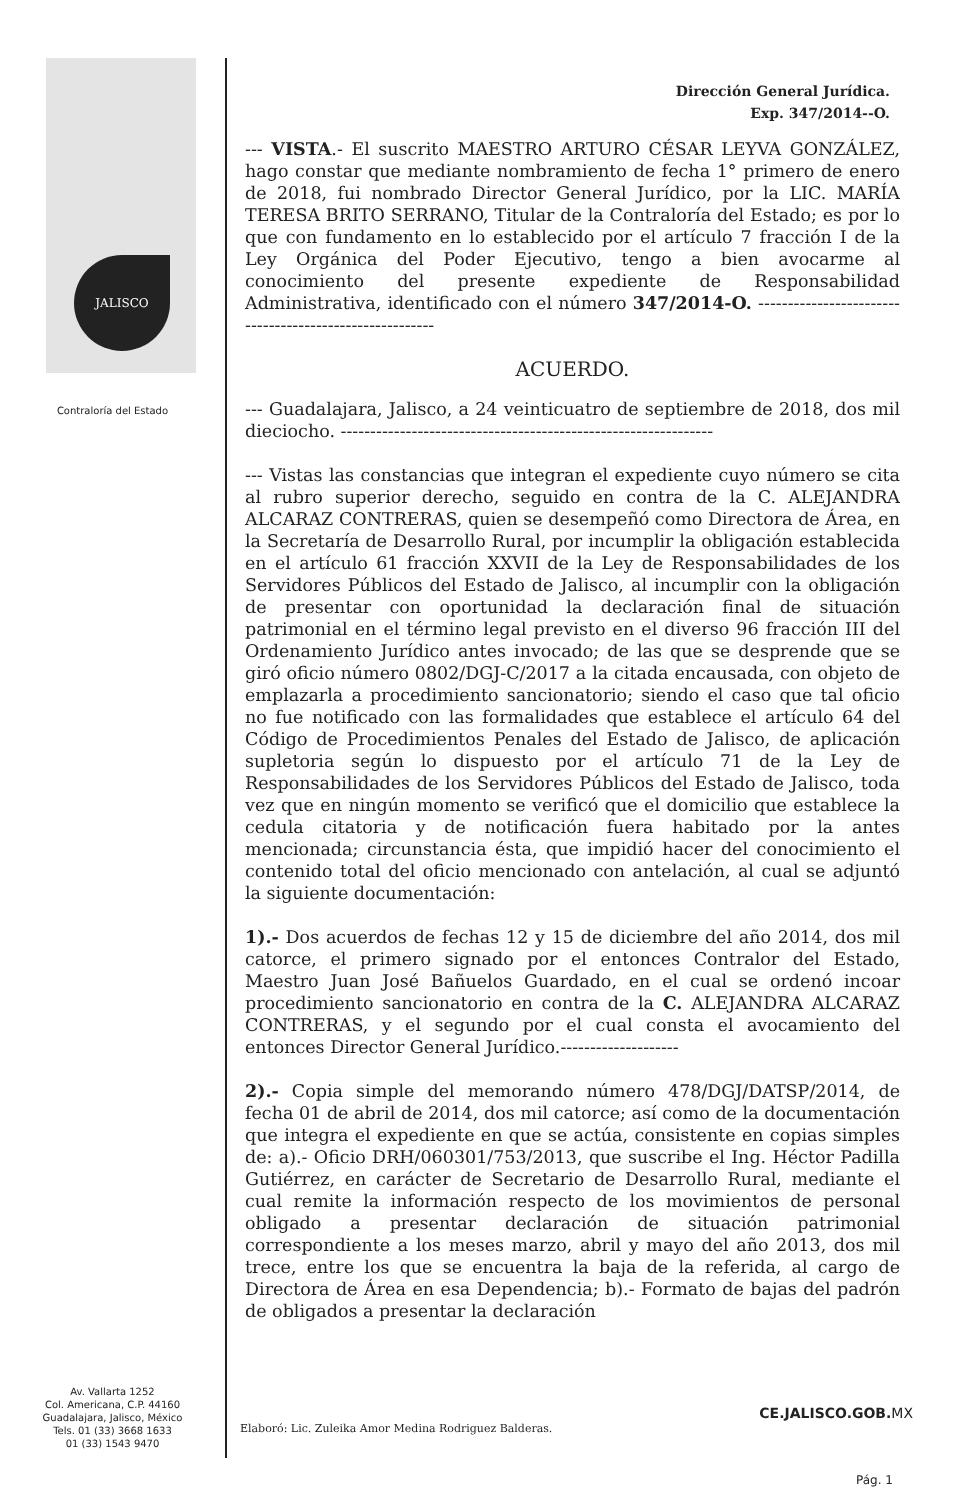JALISCO
Contraloría del Estado
Av. Vallarta 1252
Col. Americana, C.P. 44160
Guadalajara, Jalisco, México
Tels. 01 (33) 3668 1633
01 (33) 1543 9470
Dirección General Jurídica.
Exp. 347/2014--O.
--- VISTA.- El suscrito MAESTRO ARTURO CÉSAR LEYVA GONZÁLEZ, hago constar que mediante nombramiento de fecha 1° primero de enero de 2018, fui nombrado Director General Jurídico, por la LIC. MARÍA TERESA BRITO SERRANO, Titular de la Contraloría del Estado; es por lo que con fundamento en lo establecido por el artículo 7 fracción I de la Ley Orgánica del Poder Ejecutivo, tengo a bien avocarme al conocimiento del presente expediente de Responsabilidad Administrativa, identificado con el número 347/2014-O. --------------------------------------------------------
ACUERDO.
--- Guadalajara, Jalisco, a 24 veinticuatro de septiembre de 2018, dos mil dieciocho. ---------------------------------------------------------------
--- Vistas las constancias que integran el expediente cuyo número se cita al rubro superior derecho, seguido en contra de la C. ALEJANDRA ALCARAZ CONTRERAS, quien se desempeñó como Directora de Área, en la Secretaría de Desarrollo Rural, por incumplir la obligación establecida en el artículo 61 fracción XXVII de la Ley de Responsabilidades de los Servidores Públicos del Estado de Jalisco, al incumplir con la obligación de presentar con oportunidad la declaración final de situación patrimonial en el término legal previsto en el diverso 96 fracción III del Ordenamiento Jurídico antes invocado; de las que se desprende que se giró oficio número 0802/DGJ-C/2017 a la citada encausada, con objeto de emplazarla a procedimiento sancionatorio; siendo el caso que tal oficio no fue notificado con las formalidades que establece el artículo 64 del Código de Procedimientos Penales del Estado de Jalisco, de aplicación supletoria según lo dispuesto por el artículo 71 de la Ley de Responsabilidades de los Servidores Públicos del Estado de Jalisco, toda vez que en ningún momento se verificó que el domicilio que establece la cedula citatoria y de notificación fuera habitado por la antes mencionada; circunstancia ésta, que impidió hacer del conocimiento el contenido total del oficio mencionado con antelación, al cual se adjuntó la siguiente documentación:
1).- Dos acuerdos de fechas 12 y 15 de diciembre del año 2014, dos mil catorce, el primero signado por el entonces Contralor del Estado, Maestro Juan José Bañuelos Guardado, en el cual se ordenó incoar procedimiento sancionatorio en contra de la C. ALEJANDRA ALCARAZ CONTRERAS, y el segundo por el cual consta el avocamiento del entonces Director General Jurídico.--------------------
2).- Copia simple del memorando número 478/DGJ/DATSP/2014, de fecha 01 de abril de 2014, dos mil catorce; así como de la documentación que integra el expediente en que se actúa, consistente en copias simples de: a).- Oficio DRH/060301/753/2013, que suscribe el Ing. Héctor Padilla Gutiérrez, en carácter de Secretario de Desarrollo Rural, mediante el cual remite la información respecto de los movimientos de personal obligado a presentar declaración de situación patrimonial correspondiente a los meses marzo, abril y mayo del año 2013, dos mil trece, entre los que se encuentra la baja de la referida, al cargo de Directora de Área en esa Dependencia; b).- Formato de bajas del padrón de obligados a presentar la declaración
Elaboró: Lic. Zuleika Amor Medina Rodriguez Balderas.
CE.JALISCO.GOB.MX
Pág. 1